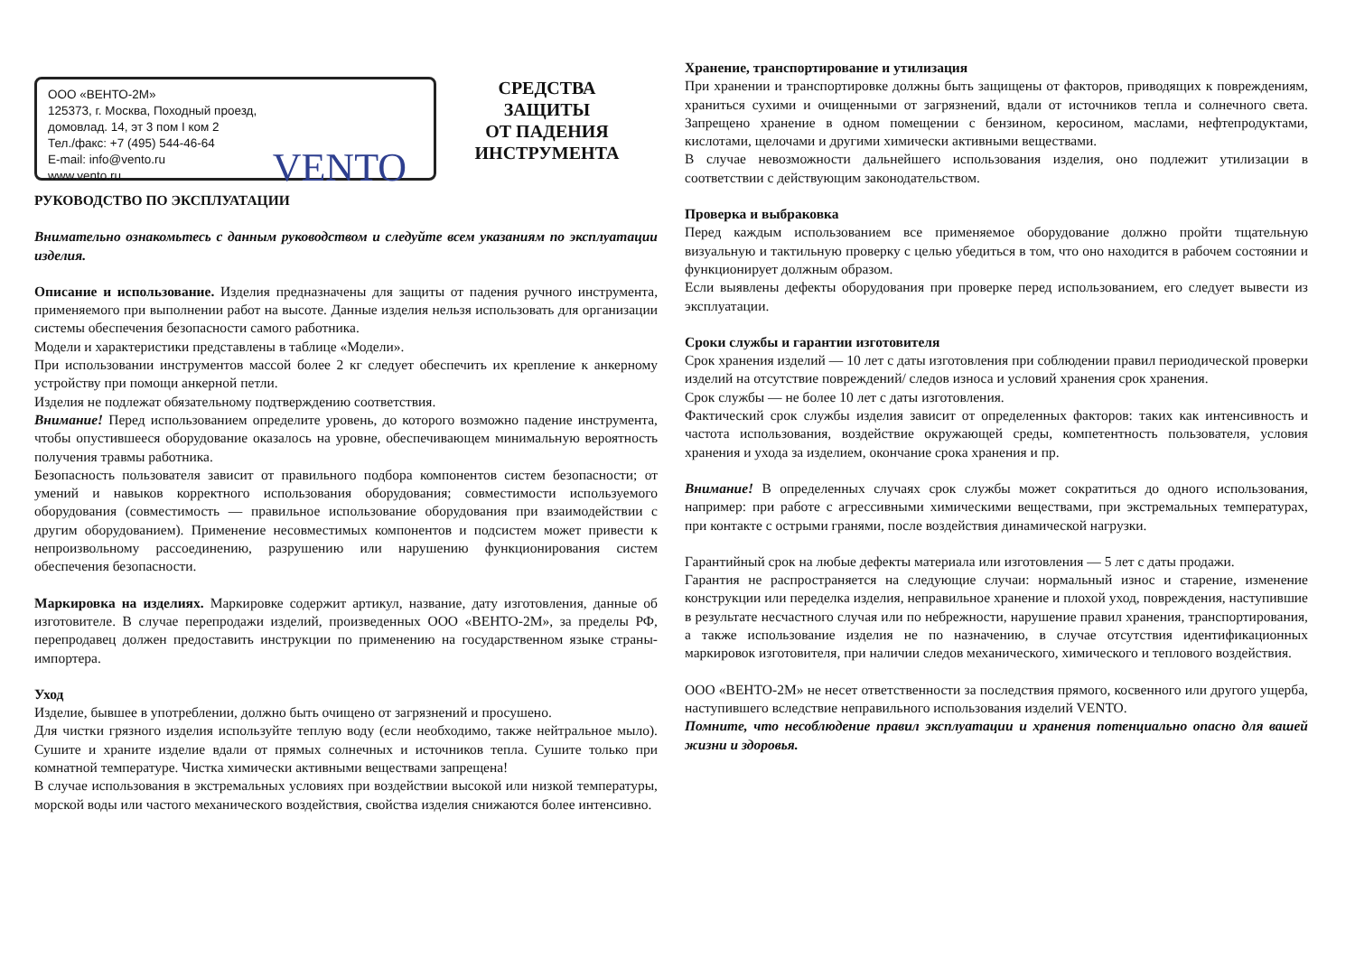ООО «ВЕНТО-2М»
125373, г. Москва, Походный проезд,
домовлад. 14, эт 3 пом I ком 2
Тел./факс: +7 (495) 544-46-64
E-mail: info@vento.ru
www.vento.ru
VENTO
СРЕДСТВА
ЗАЩИТЫ
ОТ ПАДЕНИЯ
ИНСТРУМЕНТА
РУКОВОДСТВО ПО ЭКСПЛУАТАЦИИ
Внимательно ознакомьтесь с данным руководством и следуйте всем указаниям по эксплуатации изделия.
Описание и использование. Изделия предназначены для защиты от падения ручного инструмента, применяемого при выполнении работ на высоте. Данные изделия нельзя использовать для организации системы обеспечения безопасности самого работника.
Модели и характеристики представлены в таблице «Модели».
При использовании инструментов массой более 2 кг следует обеспечить их крепление к анкерному устройству при помощи анкерной петли.
Изделия не подлежат обязательному подтверждению соответствия.
Внимание! Перед использованием определите уровень, до которого возможно падение инструмента, чтобы опустившееся оборудование оказалось на уровне, обеспечивающем минимальную вероятность получения травмы работника.
Безопасность пользователя зависит от правильного подбора компонентов систем безопасности; от умений и навыков корректного использования оборудования; совместимости используемого оборудования (совместимость — правильное использование оборудования при взаимодействии с другим оборудованием). Применение несовместимых компонентов и подсистем может привести к непроизвольному рассоединению, разрушению или нарушению функционирования систем обеспечения безопасности.
Маркировка на изделиях. Маркировке содержит артикул, название, дату изготовления, данные об изготовителе. В случае перепродажи изделий, произведенных ООО «ВЕНТО-2М», за пределы РФ, перепродавец должен предоставить инструкции по применению на государственном языке страны-импортера.
Уход
Изделие, бывшее в употреблении, должно быть очищено от загрязнений и просушено.
Для чистки грязного изделия используйте теплую воду (если необходимо, также нейтральное мыло). Сушите и храните изделие вдали от прямых солнечных и источников тепла. Сушите только при комнатной температуре. Чистка химически активными веществами запрещена!
В случае использования в экстремальных условиях при воздействии высокой или низкой температуры, морской воды или частого механического воздействия, свойства изделия снижаются более интенсивно.
Хранение, транспортирование и утилизация
При хранении и транспортировке должны быть защищены от факторов, приводящих к повреждениям, храниться сухими и очищенными от загрязнений, вдали от источников тепла и солнечного света. Запрещено хранение в одном помещении с бензином, керосином, маслами, нефтепродуктами, кислотами, щелочами и другими химически активными веществами.
В случае невозможности дальнейшего использования изделия, оно подлежит утилизации в соответствии с действующим законодательством.
Проверка и выбраковка
Перед каждым использованием все применяемое оборудование должно пройти тщательную визуальную и тактильную проверку с целью убедиться в том, что оно находится в рабочем состоянии и функционирует должным образом.
Если выявлены дефекты оборудования при проверке перед использованием, его следует вывести из эксплуатации.
Сроки службы и гарантии изготовителя
Срок хранения изделий — 10 лет с даты изготовления при соблюдении правил периодической проверки изделий на отсутствие повреждений/ следов износа и условий хранения срок хранения.
Срок службы — не более 10 лет с даты изготовления.
Фактический срок службы изделия зависит от определенных факторов: таких как интенсивность и частота использования, воздействие окружающей среды, компетентность пользователя, условия хранения и ухода за изделием, окончание срока хранения и пр.
Внимание! В определенных случаях срок службы может сократиться до одного использования, например: при работе с агрессивными химическими веществами, при экстремальных температурах, при контакте с острыми гранями, после воздействия динамической нагрузки.
Гарантийный срок на любые дефекты материала или изготовления — 5 лет с даты продажи.
Гарантия не распространяется на следующие случаи: нормальный износ и старение, изменение конструкции или переделка изделия, неправильное хранение и плохой уход, повреждения, наступившие в результате несчастного случая или по небрежности, нарушение правил хранения, транспортирования, а также использование изделия не по назначению, в случае отсутствия идентификационных маркировок изготовителя, при наличии следов механического, химического и теплового воздействия.
ООО «ВЕНТО-2М» не несет ответственности за последствия прямого, косвенного или другого ущерба, наступившего вследствие неправильного использования изделий VENTO.
Помните, что несоблюдение правил эксплуатации и хранения потенциально опасно для вашей жизни и здоровья.